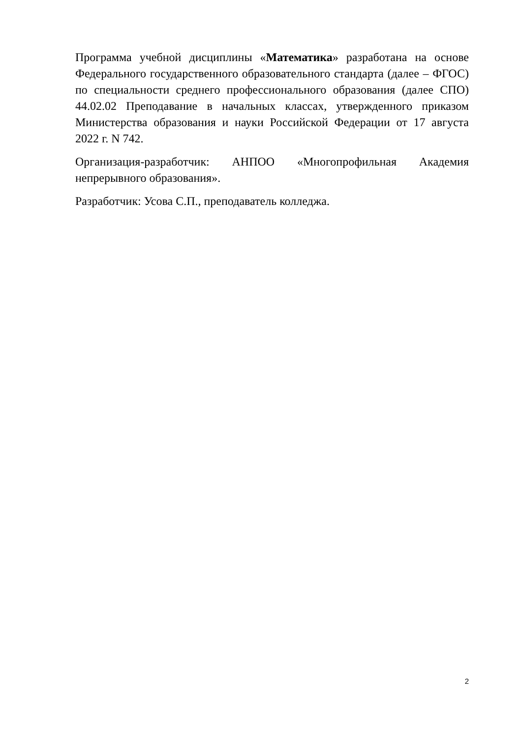Программа учебной дисциплины «Математика» разработана на основе Федерального государственного образовательного стандарта (далее – ФГОС) по специальности среднего профессионального образования (далее СПО) 44.02.02 Преподавание в начальных классах, утвержденного приказом Министерства образования и науки Российской Федерации от 17 августа 2022 г. N 742.
Организация-разработчик: АНПОО «Многопрофильная Академия непрерывного образования».
Разработчик: Усова С.П., преподаватель колледжа.
2